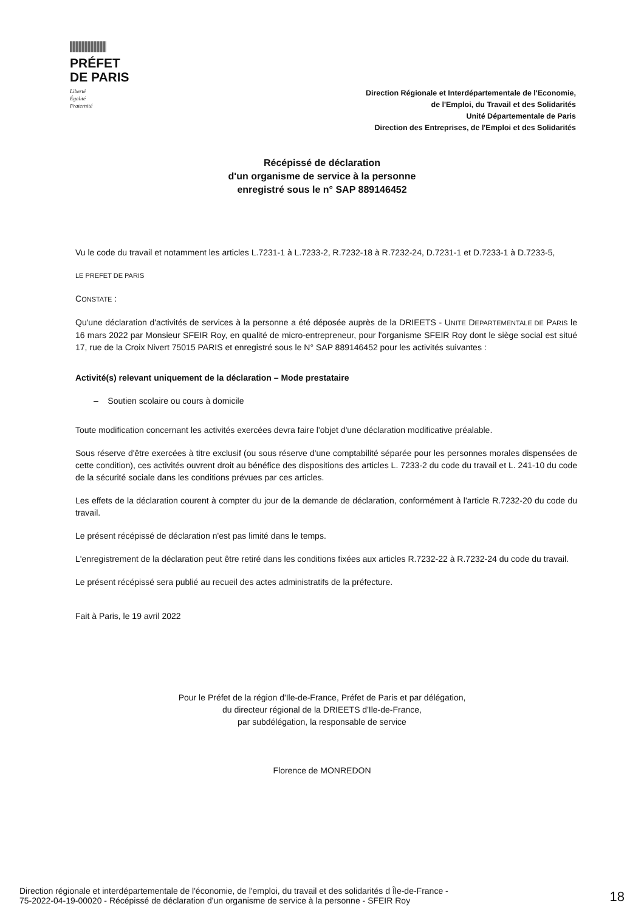PRÉFET
DE PARIS
Liberté
Égalité
Fraternité
Direction Régionale et Interdépartementale de l'Economie,
de l'Emploi, du Travail et des Solidarités
Unité Départementale de Paris
Direction des Entreprises, de l'Emploi et des Solidarités
Récépissé de déclaration
d'un organisme de service à la personne
enregistré sous le n° SAP 889146452
Vu le code du travail et notamment les articles L.7231-1 à L.7233-2, R.7232-18 à R.7232-24, D.7231-1 et D.7233-1 à D.7233-5,
LE PREFET DE PARIS
CONSTATE :
Qu'une déclaration d'activités de services à la personne a été déposée auprès de la DRIEETS - UNITE DEPARTEMENTALE DE PARIS le 16 mars 2022 par Monsieur SFEIR Roy, en qualité de micro-entrepreneur, pour l'organisme SFEIR Roy dont le siège social est situé 17, rue de la Croix Nivert 75015 PARIS et enregistré sous le N° SAP 889146452 pour les activités suivantes :
Activité(s) relevant uniquement de la déclaration – Mode prestataire
– Soutien scolaire ou cours à domicile
Toute modification concernant les activités exercées devra faire l'objet d'une déclaration modificative préalable.
Sous réserve d'être exercées à titre exclusif (ou sous réserve d'une comptabilité séparée pour les personnes morales dispensées de cette condition), ces activités ouvrent droit au bénéfice des dispositions des articles L. 7233-2 du code du travail et L. 241-10 du code de la sécurité sociale dans les conditions prévues par ces articles.
Les effets de la déclaration courent à compter du jour de la demande de déclaration, conformément à l'article R.7232-20 du code du travail.
Le présent récépissé de déclaration n'est pas limité dans le temps.
L'enregistrement de la déclaration peut être retiré dans les conditions fixées aux articles R.7232-22 à R.7232-24 du code du travail.
Le présent récépissé sera publié au recueil des actes administratifs de la préfecture.
Fait à Paris, le 19 avril 2022
Pour le Préfet de la région d'Ile-de-France, Préfet de Paris et par délégation,
du directeur régional de la DRIEETS d'Ile-de-France,
par subdélégation, la responsable de service
Florence de MONREDON
Direction régionale et interdépartementale de l'économie, de l'emploi, du travail et des solidarités d Île-de-France -
75-2022-04-19-00020 - Récépissé de déclaration d'un organisme de service à la personne - SFEIR Roy
18